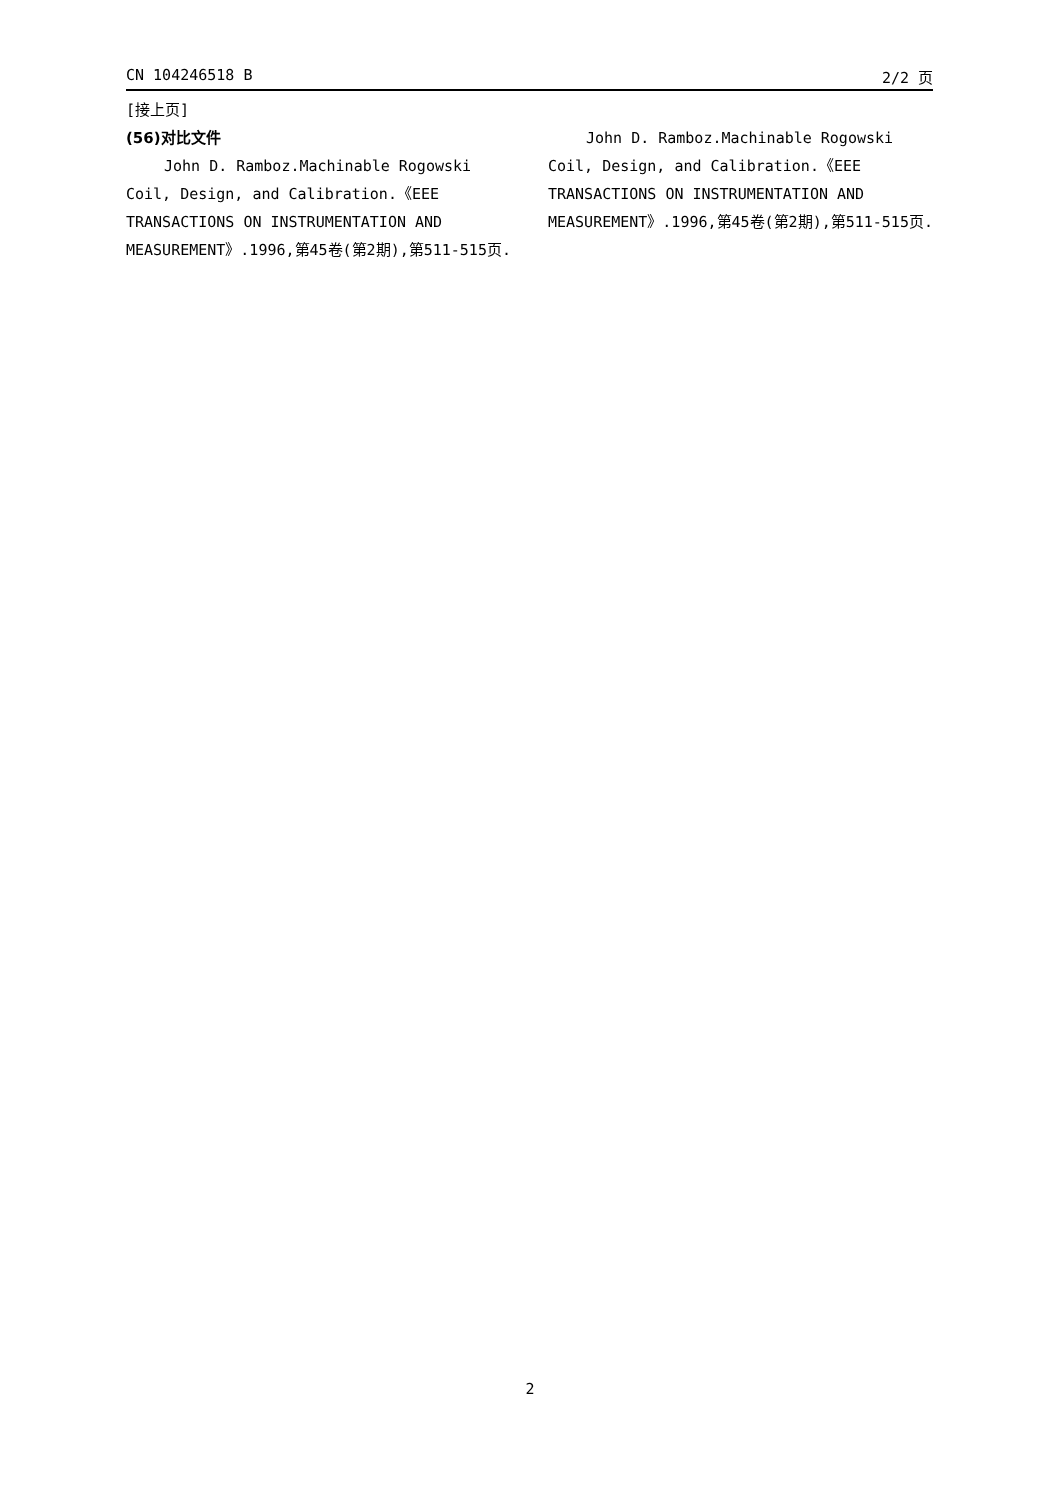CN 104246518 B 2/2 页
[接上页]
(56)对比文件
John D. Ramboz.Machinable Rogowski Coil, Design, and Calibration.《EEE TRANSACTIONS ON INSTRUMENTATION AND MEASUREMENT》.1996,第45卷(第2期),第511-515页.
John D. Ramboz.Machinable Rogowski Coil, Design, and Calibration.《EEE TRANSACTIONS ON INSTRUMENTATION AND MEASUREMENT》.1996,第45卷(第2期),第511-515页.
2